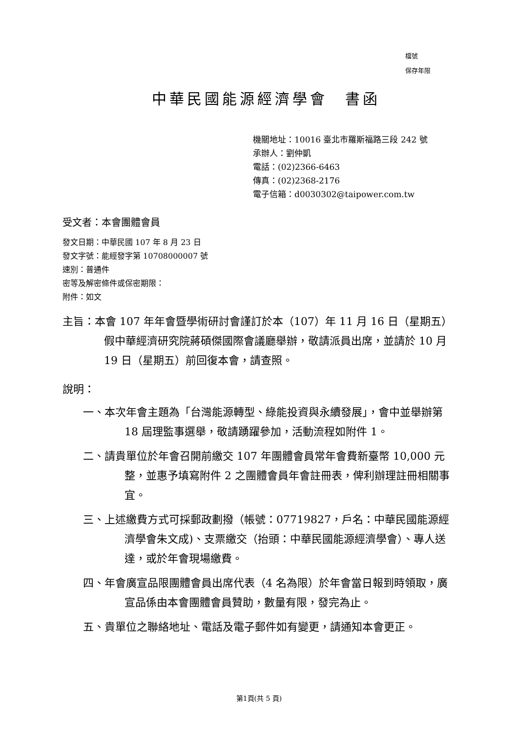檔號
保存年限
中華民國能源經濟學會　書函
機關地址：10016 臺北市羅斯福路三段 242 號
承辦人：劉仲凱
電話：(02)2366-6463
傳真：(02)2368-2176
電子信箱：d0030302@taipower.com.tw
受文者：本會團體會員
發文日期：中華民國 107 年 8 月 23 日
發文字號：能經發字第 10708000007 號
速別：普通件
密等及解密條件或保密期限：
附件：如文
主旨：本會 107 年年會暨學術研討會謹訂於本（107）年 11 月 16 日（星期五）假中華經濟研究院蔣碩傑國際會議廳舉辦，敬請派員出席，並請於 10 月 19 日（星期五）前回復本會，請查照。
說明：
一、本次年會主題為「台灣能源轉型、綠能投資與永續發展」，會中並舉辦第 18 屆理監事選舉，敬請踴躍參加，活動流程如附件 1。
二、請貴單位於年會召開前繳交 107 年團體會員常年會費新臺幣 10,000 元整，並惠予填寫附件 2 之團體會員年會註冊表，俾利辦理註冊相關事宜。
三、上述繳費方式可採郵政劃撥（帳號：07719827，戶名：中華民國能源經濟學會朱文成)、支票繳交（抬頭：中華民國能源經濟學會）、專人送達，或於年會現場繳費。
四、年會廣宣品限團體會員出席代表（4 名為限）於年會當日報到時領取，廣宣品係由本會團體會員贊助，數量有限，發完為止。
五、貴單位之聯絡地址、電話及電子郵件如有變更，請通知本會更正。
第1頁(共 5 頁)